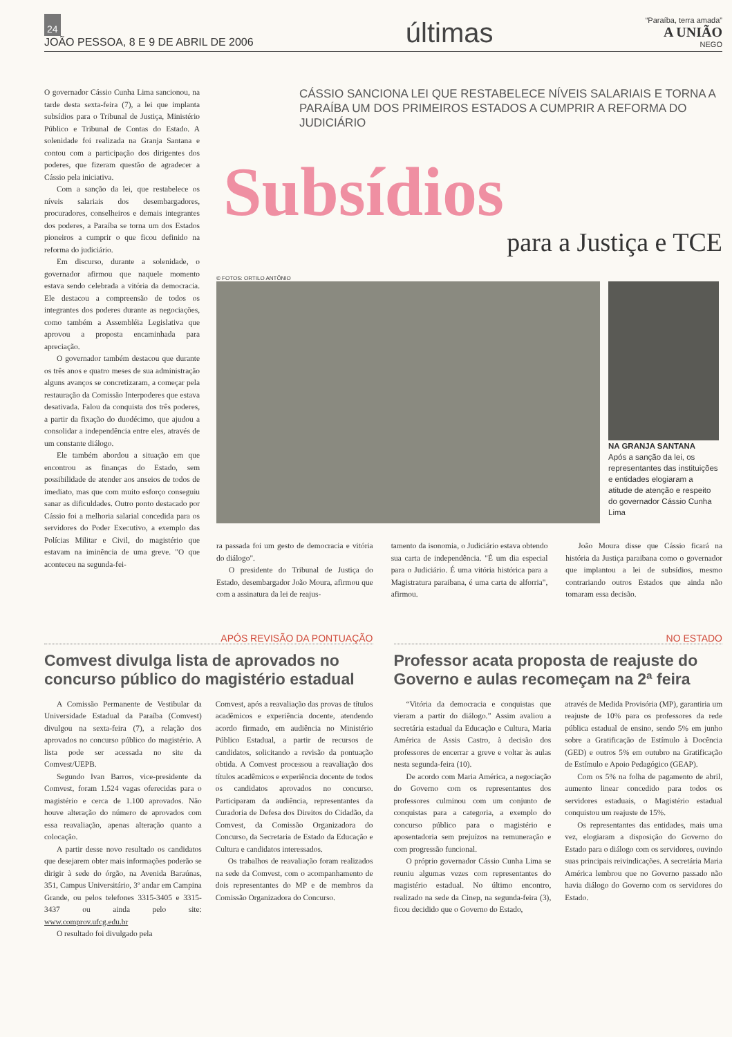24
JOÃO PESSOA, 8 E 9 DE ABRIL DE 2006
últimas
“Paraíba, terra amada”
A UNIÃO
NEGO
O governador Cássio Cunha Lima sancionou, na tarde desta sexta-feira (7), a lei que implanta subsídios para o Tribunal de Justiça, Ministério Público e Tribunal de Contas do Estado. A solenidade foi realizada na Granja Santana e contou com a participação dos dirigentes dos poderes, que fizeram questão de agradecer a Cássio pela iniciativa.
Com a sanção da lei, que restabelece os níveis salariais dos desembargadores, procuradores, conselheiros e demais integrantes dos poderes, a Paraíba se torna um dos Estados pioneiros a cumprir o que ficou definido na reforma do judiciário.
Em discurso, durante a solenidade, o governador afirmou que naquele momento estava sendo celebrada a vitória da democracia. Ele destacou a compreensão de todos os integrantes dos poderes durante as negociações, como também a Assembléia Legislativa que aprovou a proposta encaminhada para apreciação.
O governador também destacou que durante os três anos e quatro meses de sua administração alguns avanços se concretizaram, a começar pela restauração da Comissão Interpoderes que estava desativada. Falou da conquista dos três poderes, a partir da fixação do duodécimo, que ajudou a consolidar a independência entre eles, através de um constante diálogo.
Ele também abordou a situação em que encontrou as finanças do Estado, sem possibilidade de atender aos anseios de todos de imediato, mas que com muito esforço conseguiu sanar as dificuldades. Outro ponto destacado por Cássio foi a melhoria salarial concedida para os servidores do Poder Executivo, a exemplo das Polícias Militar e Civil, do magistério que estavam na iminência de uma greve. "O que aconteceu na segunda-fei-
CÁSSIO SANCIONA LEI QUE RESTABELECE NÍVEIS SALARIAIS E TORNA A PARAÍBA UM DOS PRIMEIROS ESTADOS A CUMPRIR A REFORMA DO JUDICIÁRIO
Subsídios
para a Justiça e TCE
© FOTOS: ORTILO ANTÔNIO
NA GRANJA SANTANA
Após a sanção da lei, os representantes das instituições e entidades elogiaram a atitude de atenção e respeito do governador Cássio Cunha Lima
ra passada foi um gesto de democracia e vitória do diálogo".
O presidente do Tribunal de Justiça do Estado, desembargador João Moura, afirmou que com a assinatura da lei de reajus-
tamento da isonomia, o Judiciário estava obtendo sua carta de independência. "É um dia especial para o Judiciário. É uma vitória histórica para a Magistratura paraibana, é uma carta de alforria", afirmou.
João Moura disse que Cássio ficará na história da Justiça paraibana como o governador que implantou a lei de subsídios, mesmo contrariando outros Estados que ainda não tomaram essa decisão.
APÓS REVISÃO DA PONTUAÇÃO
Comvest divulga lista de aprovados no concurso público do magistério estadual
A Comissão Permanente de Vestibular da Universidade Estadual da Paraíba (Comvest) divulgou na sexta-feira (7), a relação dos aprovados no concurso público do magistério. A lista pode ser acessada no site da Comvest/UEPB.
Segundo Ivan Barros, vice-presidente da Comvest, foram 1.524 vagas oferecidas para o magistério e cerca de 1.100 aprovados. Não houve alteração do número de aprovados com essa reavaliação, apenas alteração quanto a colocação.
A partir desse novo resultado os candidatos que desejarem obter mais informações poderão se dirigir à sede do órgão, na Avenida Baraúnas, 351, Campus Universitário, 3º andar em Campina Grande, ou pelos telefones 3315-3405 e 3315-3437 ou ainda pelo site: www.comprov.ufcg.edu.br
O resultado foi divulgado pela
Comvest, após a reavaliação das provas de títulos acadêmicos e experiência docente, atendendo acordo firmado, em audiência no Ministério Público Estadual, a partir de recursos de candidatos, solicitando a revisão da pontuação obtida. A Comvest processou a reavaliação dos títulos acadêmicos e experiência docente de todos os candidatos aprovados no concurso. Participaram da audiência, representantes da Curadoria de Defesa dos Direitos do Cidadão, da Comvest, da Comissão Organizadora do Concurso, da Secretaria de Estado da Educação e Cultura e candidatos interessados.
Os trabalhos de reavaliação foram realizados na sede da Comvest, com o acompanhamento de dois representantes do MP e de membros da Comissão Organizadora do Concurso.
NO ESTADO
Professor acata proposta de reajuste do Governo e aulas recomeçam na 2ª feira
“Vitória da democracia e conquistas que vieram a partir do diálogo.” Assim avaliou a secretária estadual da Educação e Cultura, Maria América de Assis Castro, à decisão dos professores de encerrar a greve e voltar às aulas nesta segunda-feira (10).
De acordo com Maria América, a negociação do Governo com os representantes dos professores culminou com um conjunto de conquistas para a categoria, a exemplo do concurso público para o magistério e aposentadoria sem prejuízos na remuneração e com progressão funcional.
O próprio governador Cássio Cunha Lima se reuniu algumas vezes com representantes do magistério estadual. No último encontro, realizado na sede da Cinep, na segunda-feira (3), ficou decidido que o Governo do Estado,
através de Medida Provisória (MP), garantiria um reajuste de 10% para os professores da rede pública estadual de ensino, sendo 5% em junho sobre a Gratificação de Estímulo à Docência (GED) e outros 5% em outubro na Gratificação de Estímulo e Apoio Pedagógico (GEAP).
Com os 5% na folha de pagamento de abril, aumento linear concedido para todos os servidores estaduais, o Magistério estadual conquistou um reajuste de 15%.
Os representantes das entidades, mais uma vez, elogiaram a disposição do Governo do Estado para o diálogo com os servidores, ouvindo suas principais reivindicações. A secretária Maria América lembrou que no Governo passado não havia diálogo do Governo com os servidores do Estado.